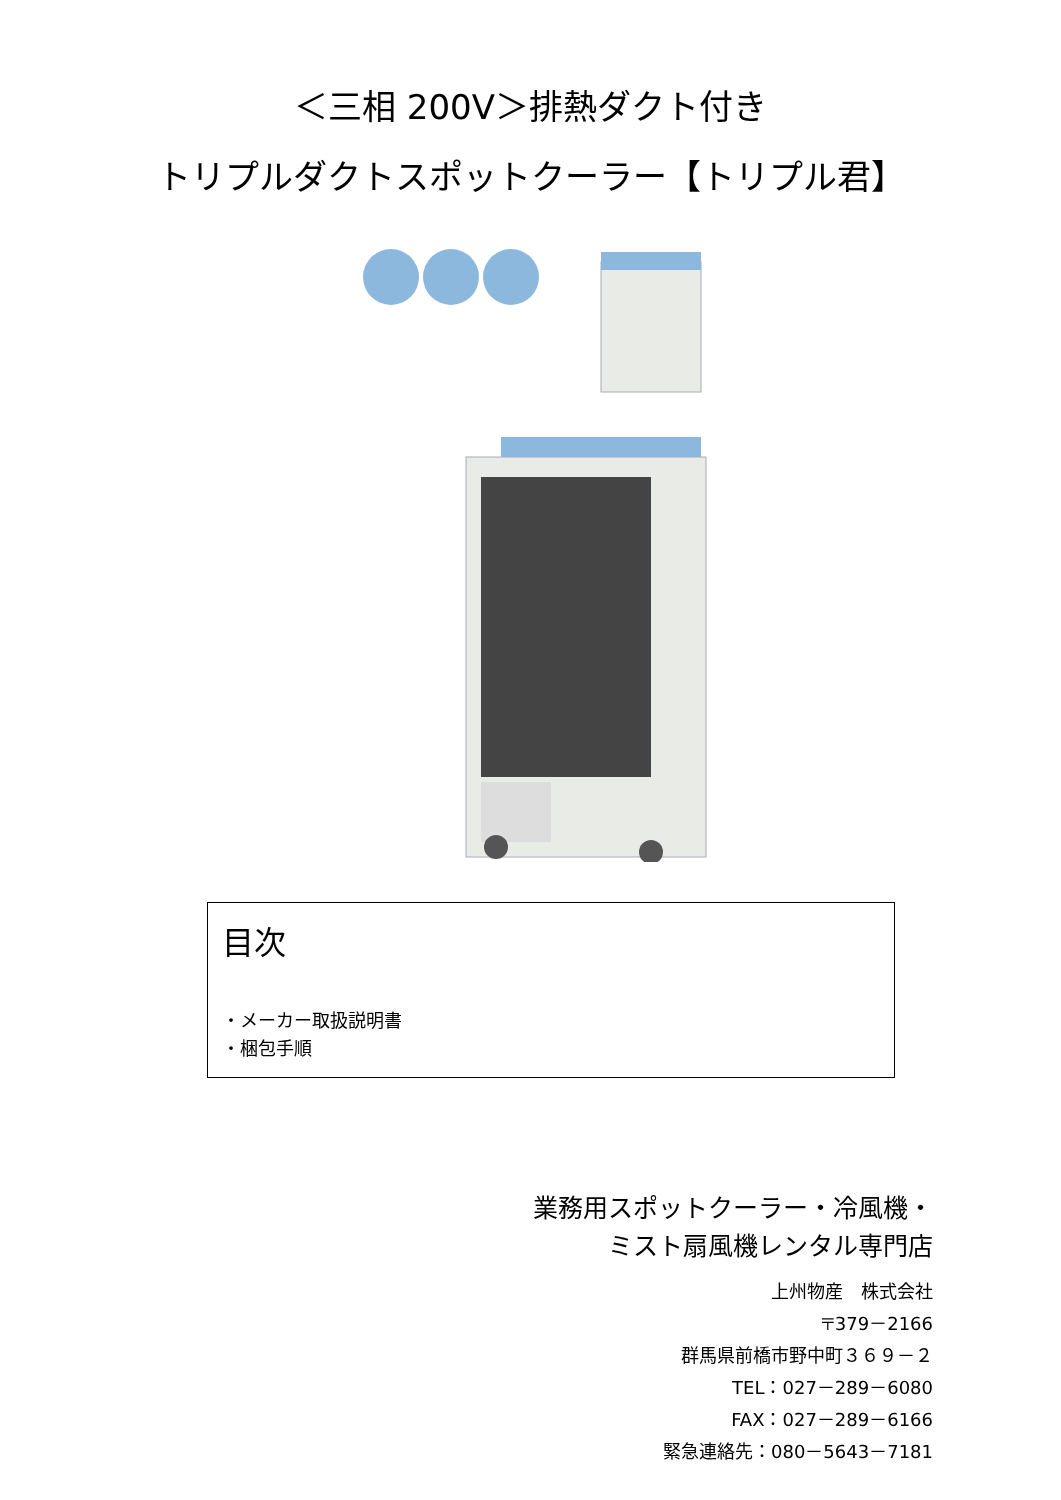＜三相 200V＞排熱ダクト付き
トリプルダクトスポットクーラー【トリプル君】
目次
・メーカー取扱説明書
・梱包手順
業務用スポットクーラー・冷風機・
ミスト扇風機レンタル専門店
上州物産　株式会社
〒379－2166
群馬県前橋市野中町３６９－２
TEL：027－289－6080
FAX：027－289－6166
緊急連絡先：080－5643－7181